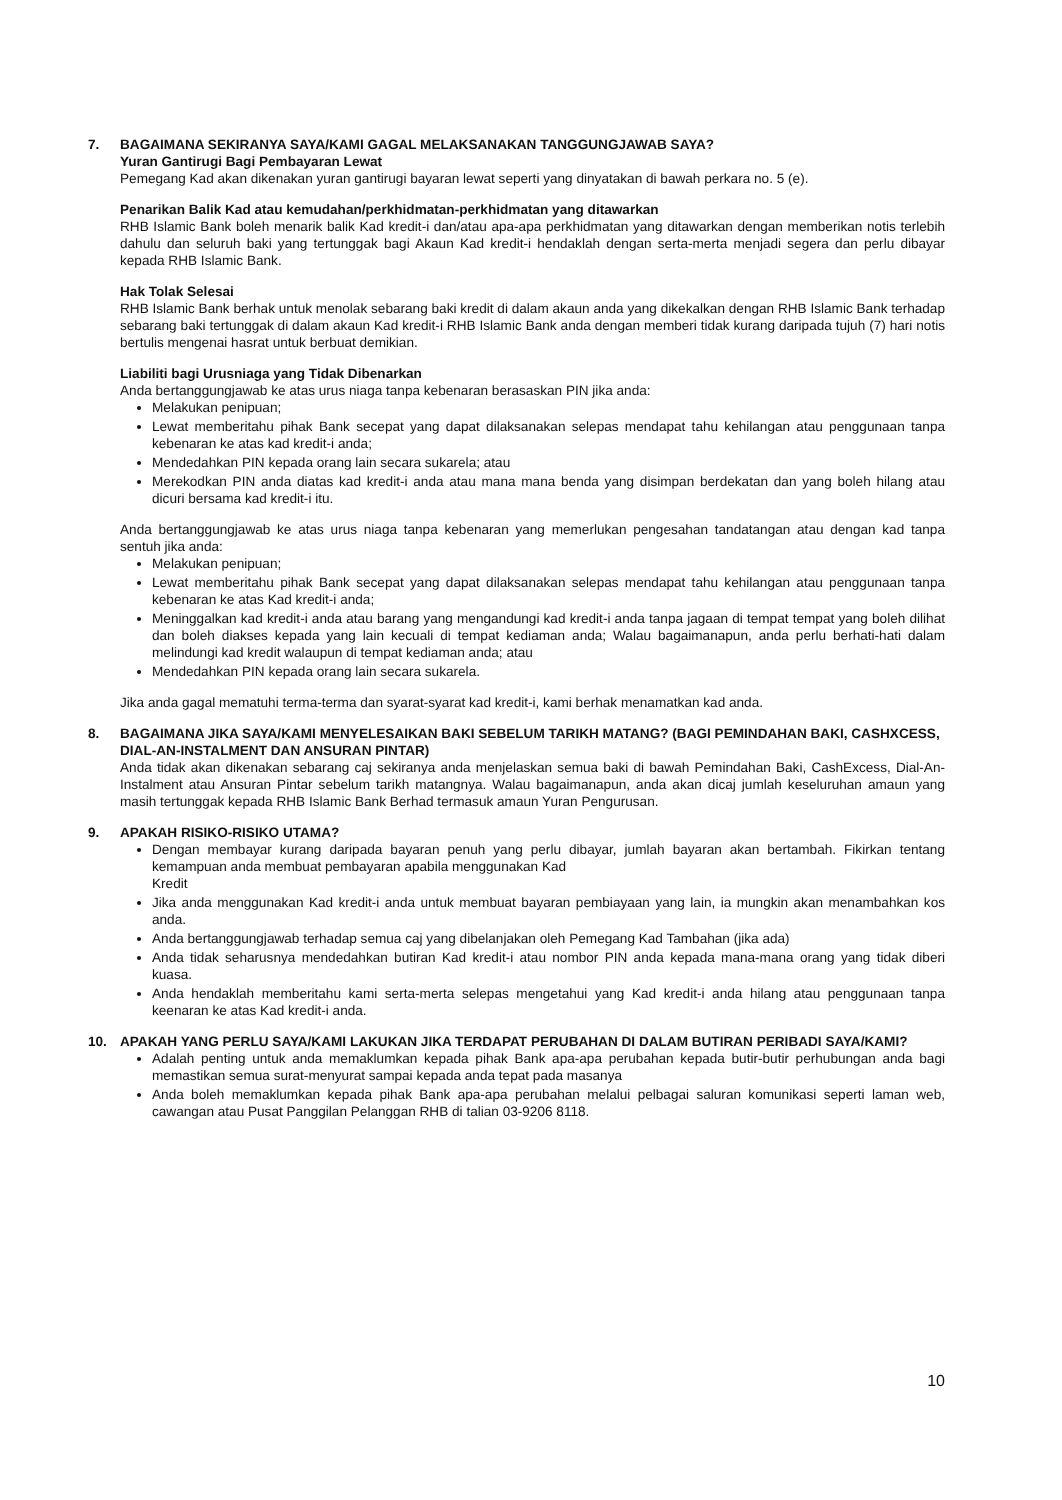7. BAGAIMANA SEKIRANYA SAYA/KAMI GAGAL MELAKSANAKAN TANGGUNGJAWAB SAYA?
Yuran Gantirugi Bagi Pembayaran Lewat
Pemegang Kad akan dikenakan yuran gantirugi bayaran lewat seperti yang dinyatakan di bawah perkara no. 5 (e).
Penarikan Balik Kad atau kemudahan/perkhidmatan-perkhidmatan yang ditawarkan
RHB Islamic Bank boleh menarik balik Kad kredit-i dan/atau apa-apa perkhidmatan yang ditawarkan dengan memberikan notis terlebih dahulu dan seluruh baki yang tertunggak bagi Akaun Kad kredit-i hendaklah dengan serta-merta menjadi segera dan perlu dibayar kepada RHB Islamic Bank.
Hak Tolak Selesai
RHB Islamic Bank berhak untuk menolak sebarang baki kredit di dalam akaun anda yang dikekalkan dengan RHB Islamic Bank terhadap sebarang baki tertunggak di dalam akaun Kad kredit-i RHB Islamic Bank anda dengan memberi tidak kurang daripada tujuh (7) hari notis bertulis mengenai hasrat untuk berbuat demikian.
Liabiliti bagi Urusniaga yang Tidak Dibenarkan
Anda bertanggungjawab ke atas urus niaga tanpa kebenaran berasaskan PIN jika anda:
Melakukan penipuan;
Lewat memberitahu pihak Bank secepat yang dapat dilaksanakan selepas mendapat tahu kehilangan atau penggunaan tanpa kebenaran ke atas kad kredit-i anda;
Mendedahkan PIN kepada orang lain secara sukarela; atau
Merekodkan PIN anda diatas kad kredit-i anda atau mana mana benda yang disimpan berdekatan dan yang boleh hilang atau dicuri bersama kad kredit-i itu.
Anda bertanggungjawab ke atas urus niaga tanpa kebenaran yang memerlukan pengesahan tandatangan atau dengan kad tanpa sentuh jika anda:
Melakukan penipuan;
Lewat memberitahu pihak Bank secepat yang dapat dilaksanakan selepas mendapat tahu kehilangan atau penggunaan tanpa kebenaran ke atas Kad kredit-i anda;
Meninggalkan kad kredit-i anda atau barang yang mengandungi kad kredit-i anda tanpa jagaan di tempat tempat yang boleh dilihat dan boleh diakses kepada yang lain kecuali di tempat kediaman anda; Walau bagaimanapun, anda perlu berhati-hati dalam melindungi kad kredit walaupun di tempat kediaman anda; atau
Mendedahkan PIN kepada orang lain secara sukarela.
Jika anda gagal mematuhi terma-terma dan syarat-syarat kad kredit-i, kami berhak menamatkan kad anda.
8. BAGAIMANA JIKA SAYA/KAMI MENYELESAIKAN BAKI SEBELUM TARIKH MATANG? (BAGI PEMINDAHAN BAKI, CASHXCESS, DIAL-AN-INSTALMENT DAN ANSURAN PINTAR)
Anda tidak akan dikenakan sebarang caj sekiranya anda menjelaskan semua baki di bawah Pemindahan Baki, CashExcess, Dial-An-Instalment atau Ansuran Pintar sebelum tarikh matangnya. Walau bagaimanapun, anda akan dicaj jumlah keseluruhan amaun yang masih tertunggak kepada RHB Islamic Bank Berhad termasuk amaun Yuran Pengurusan.
9. APAKAH RISIKO-RISIKO UTAMA?
Dengan membayar kurang daripada bayaran penuh yang perlu dibayar, jumlah bayaran akan bertambah. Fikirkan tentang kemampuan anda membuat pembayaran apabila menggunakan Kad
Kredit
Jika anda menggunakan Kad kredit-i anda untuk membuat bayaran pembiayaan yang lain, ia mungkin akan menambahkan kos anda.
Anda bertanggungjawab terhadap semua caj yang dibelanjakan oleh Pemegang Kad Tambahan (jika ada)
Anda tidak seharusnya mendedahkan butiran Kad kredit-i atau nombor PIN anda kepada mana-mana orang yang tidak diberi kuasa.
Anda hendaklah memberitahu kami serta-merta selepas mengetahui yang Kad kredit-i anda hilang atau penggunaan tanpa keenaran ke atas Kad kredit-i anda.
10. APAKAH YANG PERLU SAYA/KAMI LAKUKAN JIKA TERDAPAT PERUBAHAN DI DALAM BUTIRAN PERIBADI SAYA/KAMI?
Adalah penting untuk anda memaklumkan kepada pihak Bank apa-apa perubahan kepada butir-butir perhubungan anda bagi memastikan semua surat-menyurat sampai kepada anda tepat pada masanya
Anda boleh memaklumkan kepada pihak Bank apa-apa perubahan melalui pelbagai saluran komunikasi seperti laman web, cawangan atau Pusat Panggilan Pelanggan RHB di talian 03-9206 8118.
10